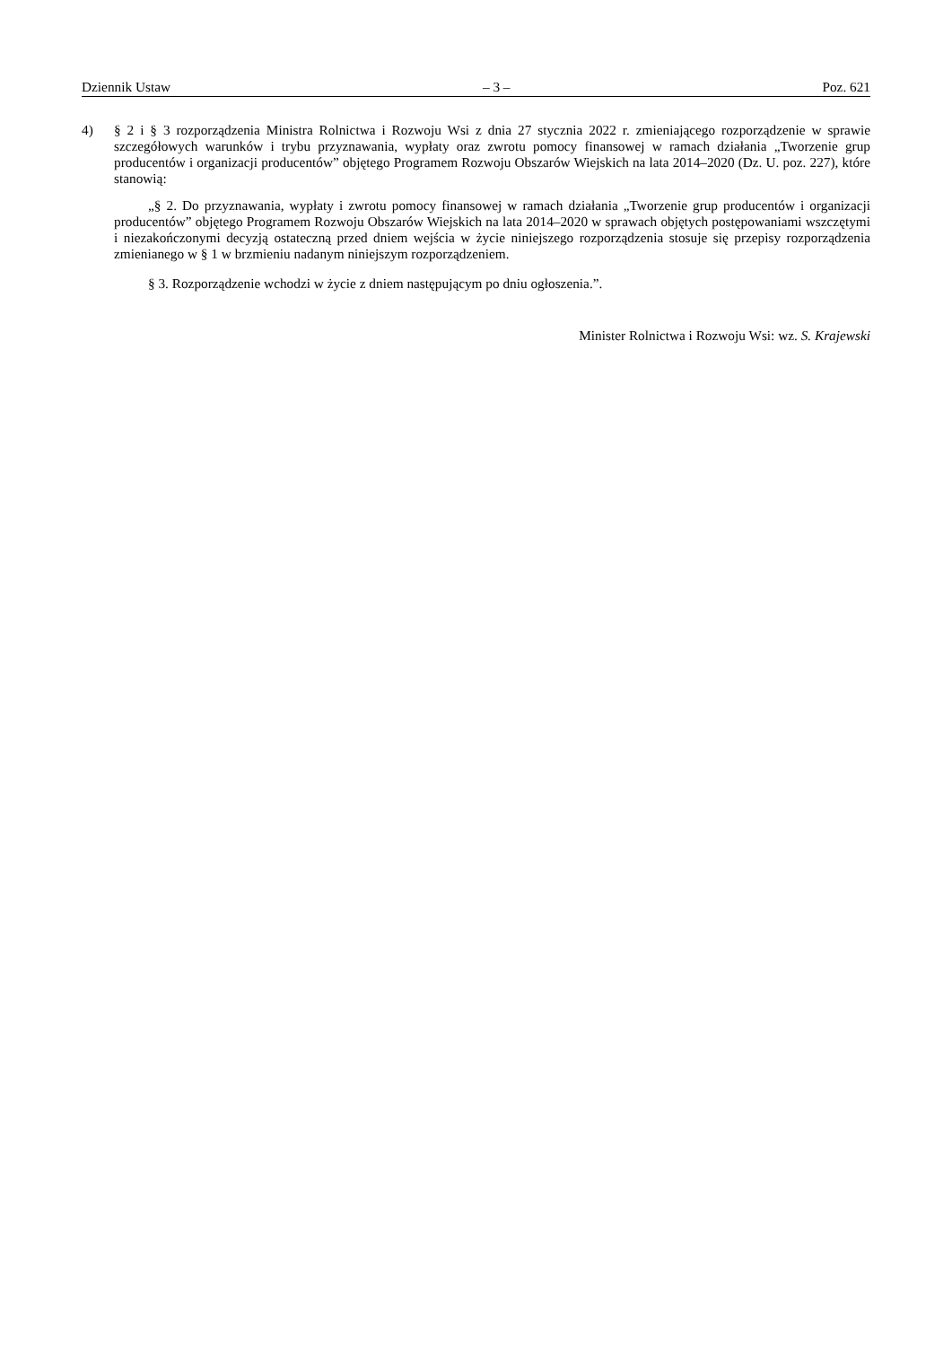Dziennik Ustaw – 3 – Poz. 621
4) § 2 i § 3 rozporządzenia Ministra Rolnictwa i Rozwoju Wsi z dnia 27 stycznia 2022 r. zmieniającego rozporządzenie w sprawie szczegółowych warunków i trybu przyznawania, wypłaty oraz zwrotu pomocy finansowej w ramach działania „Tworzenie grup producentów i organizacji producentów” objętego Programem Rozwoju Obszarów Wiejskich na lata 2014–2020 (Dz. U. poz. 227), które stanowią:
„§ 2. Do przyznawania, wypłaty i zwrotu pomocy finansowej w ramach działania „Tworzenie grup producentów i organizacji producentów” objętego Programem Rozwoju Obszarów Wiejskich na lata 2014–2020 w sprawach objętych postępowaniami wszczętymi i niezakończonymi decyzją ostateczną przed dniem wejścia w życie niniejszego rozporządzenia stosuje się przepisy rozporządzenia zmienianego w § 1 w brzmieniu nadanym niniejszym rozporządzeniem.
§ 3. Rozporządzenie wchodzi w życie z dniem następującym po dniu ogłoszenia.”.
Minister Rolnictwa i Rozwoju Wsi: wz. S. Krajewski